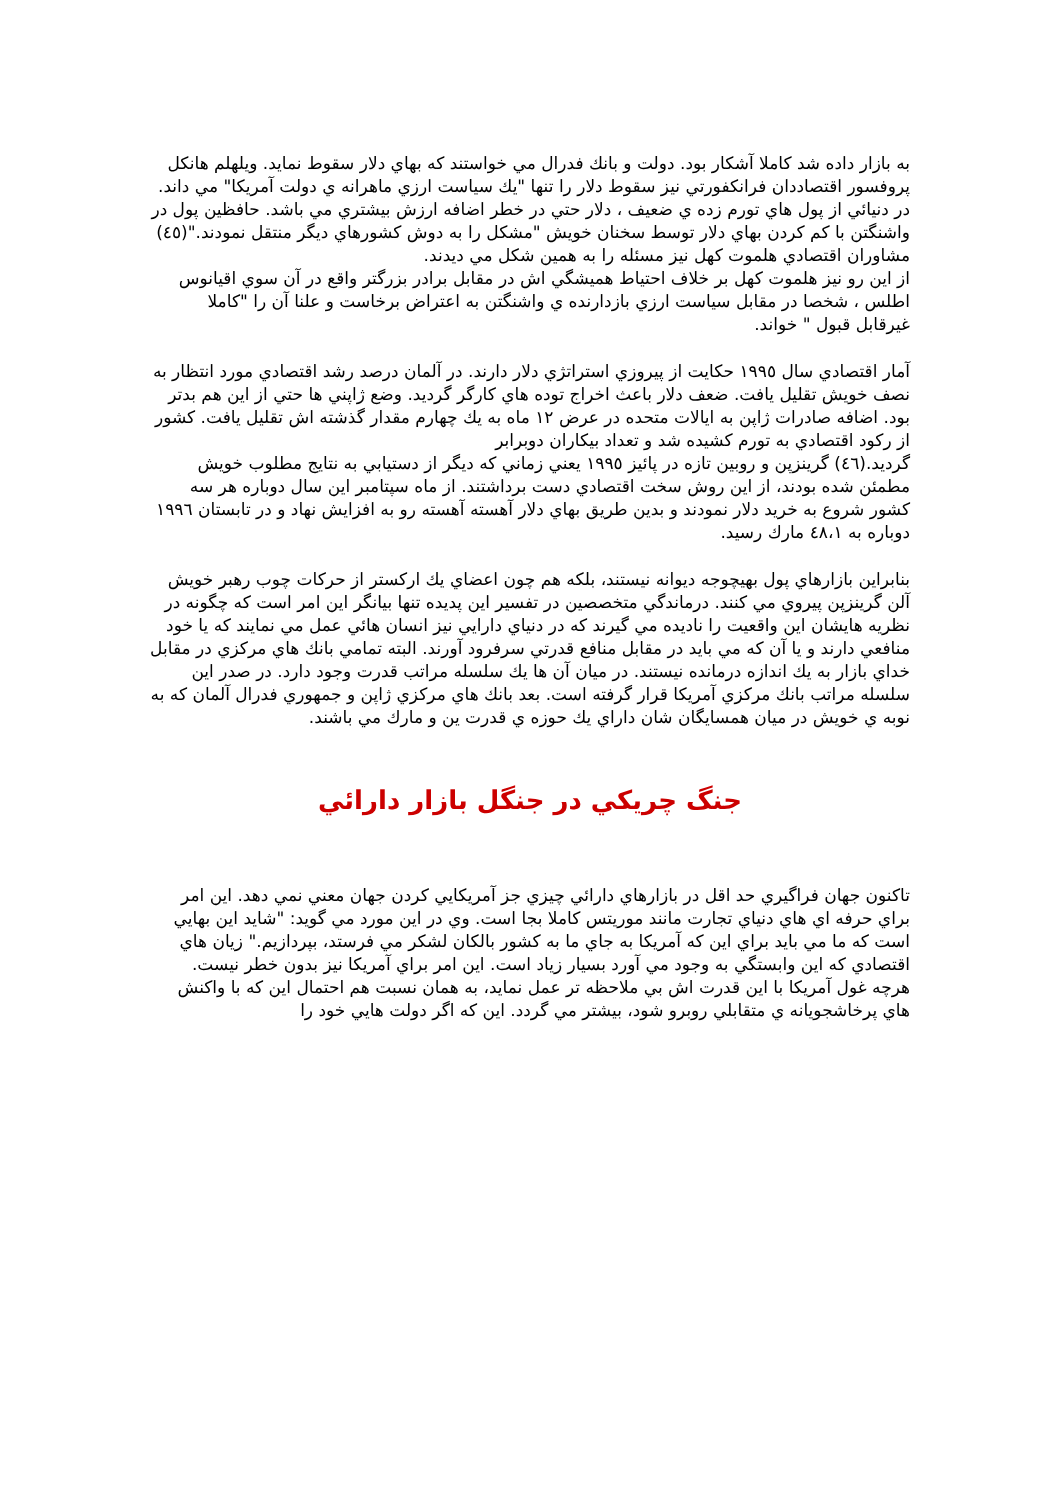به بازار داده شد كاملا آشكار بود. دولت و بانك فدرال مي خواستند كه بهاي دلار سقوط نمايد. ويلهلم هانكل پروفسور اقتصاددان فرانكفورتي نيز سقوط دلار را تنها "يك سياست ارزي ماهرانه ي دولت آمريكا" مي داند. در دنيائي از پول هاي تورم زده ي ضعيف ، دلار حتي در خطر اضافه ارزش بيشتري مي باشد. حافظين پول در واشنگتن با كم كردن بهاي دلار توسط سخنان خويش "مشكل را به دوش كشورهاي ديگر منتقل نمودند."(٤٥) مشاوران اقتصادي هلموت كهل نيز مسئله را به همين شكل مي ديدند.
از اين رو نيز هلموت كهل بر خلاف احتياط هميشگي اش در مقابل برادر بزرگتر واقع در آن سوي اقيانوس اطلس ، شخصا در مقابل سياست ارزي بازدارنده ي واشنگتن به اعتراض برخاست و علنا آن را "كاملا غيرقابل قبول " خواند.
آمار اقتصادي سال ١٩٩٥ حكايت از پيروزي استراتژي دلار دارند. در آلمان درصد رشد اقتصادي مورد انتظار به نصف خويش تقليل يافت. ضعف دلار باعث اخراج توده هاي كارگر گرديد. وضع ژاپني ها حتي از اين هم بدتر بود. اضافه صادرات ژاپن به ايالات متحده در عرض ١٢ ماه به يك چهارم مقدار گذشته اش تقليل يافت. كشور از ركود اقتصادي به تورم كشيده شد و تعداد بيكاران دوبرابر
گرديد.(٤٦) گرينزپن و روبين تازه در پائيز ١٩٩٥ يعني زماني كه ديگر از دستيابي به نتايج مطلوب خويش مطمئن شده بودند، از اين روش سخت اقتصادي دست برداشتند. از ماه سپتامبر اين سال دوباره هر سه كشور شروع به خريد دلار نمودند و بدين طريق بهاي دلار آهسته آهسته رو به افزايش نهاد و در تابستان ١٩٩٦ دوباره به ٤٨،١ مارك رسيد.
بنابراين بازارهاي پول بهيچوجه ديوانه نيستند، بلكه هم چون اعضاي يك اركستر از حركات چوب رهبر خويش آلن گرينزپن پيروي مي كنند. درماندگي متخصصين در تفسير اين پديده تنها بيانگر اين امر است كه چگونه در نظريه هايشان اين واقعيت را ناديده مي گيرند كه در دنياي دارايي نيز انسان هائي عمل مي نمايند كه يا خود منافعي دارند و يا آن كه مي بايد در مقابل منافع قدرتي سرفرود آورند. البته تمامي بانك هاي مركزي در مقابل خداي بازار به يك اندازه درمانده نيستند. در ميان آن ها يك سلسله مراتب قدرت وجود دارد. در صدر اين سلسله مراتب بانك مركزي آمريكا قرار گرفته است. بعد بانك هاي مركزي ژاپن و جمهوري فدرال آلمان كه به نوبه ي خويش در ميان همسايگان شان داراي يك حوزه ي قدرت ين و مارك مي باشند.
جنگ چريكي در جنگل بازار دارائي
تاكنون جهان فراگيري حد اقل در بازارهاي دارائي چيزي جز آمريكايي كردن جهان معني نمي دهد. اين امر براي حرفه اي هاي دنياي تجارت مانند موريتس كاملا بجا است. وي در اين مورد مي گويد: "شايد اين بهايي است كه ما مي بايد براي اين كه آمريكا به جاي ما به كشور بالكان لشكر مي فرستد، بپردازيم." زيان هاي اقتصادي كه اين وابستگي به وجود مي آورد بسيار زياد است. اين امر براي آمريكا نيز بدون خطر نيست. هرچه غول آمريكا با اين قدرت اش بي ملاحظه تر عمل نمايد، به همان نسبت هم احتمال اين كه با واكنش هاي پرخاشجويانه ي متقابلي روبرو شود، بيشتر مي گردد. اين كه اگر دولت هايي خود را